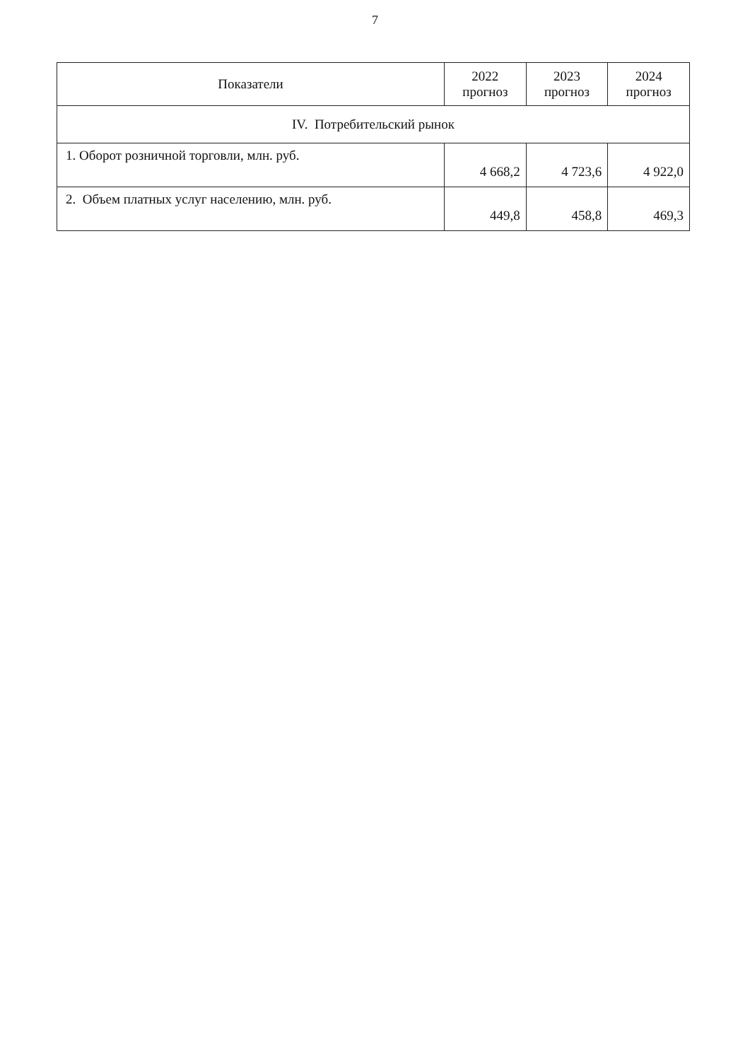7
| Показатели | 2022 прогноз | 2023 прогноз | 2024 прогноз |
| --- | --- | --- | --- |
| IV. Потребительский рынок | | | |
| 1. Оборот розничной торговли, млн. руб. | 4 668,2 | 4 723,6 | 4 922,0 |
| 2. Объем платных услуг населению, млн. руб. | 449,8 | 458,8 | 469,3 |